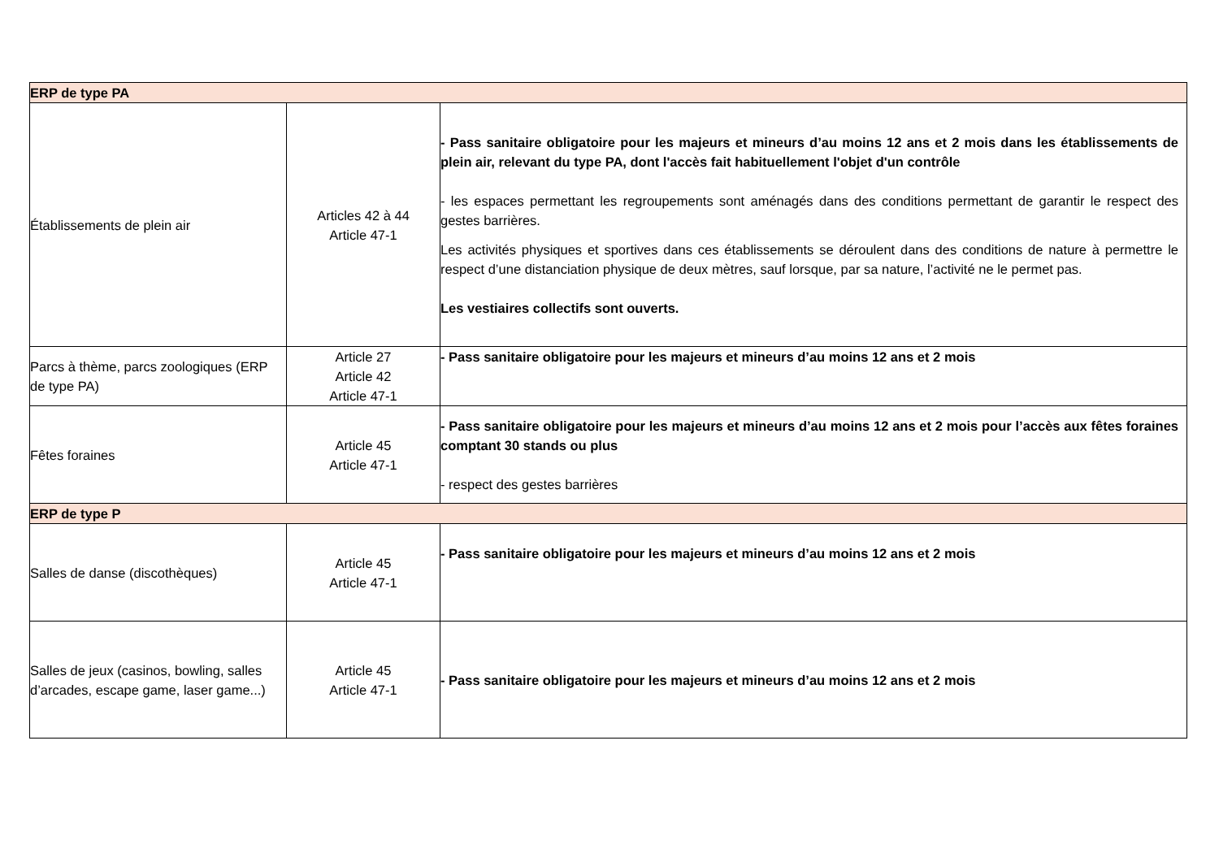| ERP de type PA | | |
| Établissements de plein air | Articles 42 à 44 Article 47-1 | - Pass sanitaire obligatoire pour les majeurs et mineurs d’au moins 12 ans et 2 mois dans les établissements de plein air, relevant du type PA, dont l'accès fait habituellement l'objet d'un contrôle - les espaces permettant les regroupements sont aménagés dans des conditions permettant de garantir le respect des gestes barrières. Les activités physiques et sportives dans ces établissements se déroulent dans des conditions de nature à permettre le respect d’une distanciation physique de deux mètres, sauf lorsque, par sa nature, l’activité ne le permet pas. Les vestiaires collectifs sont ouverts. |
| Parcs à thème, parcs zoologiques (ERP de type PA) | Article 27 Article 42 Article 47-1 | - Pass sanitaire obligatoire pour les majeurs et mineurs d’au moins 12 ans et 2 mois |
| Fêtes foraines | Article 45 Article 47-1 | - Pass sanitaire obligatoire pour les majeurs et mineurs d’au moins 12 ans et 2 mois pour l’accès aux fêtes foraines comptant 30 stands ou plus - respect des gestes barrières |
| ERP de type P | | |
| Salles de danse (discothèques) | Article 45 Article 47-1 | - Pass sanitaire obligatoire pour les majeurs et mineurs d’au moins 12 ans et 2 mois |
| Salles de jeux (casinos, bowling, salles d’arcades, escape game, laser game...) | Article 45 Article 47-1 | - Pass sanitaire obligatoire pour les majeurs et mineurs d’au moins 12 ans et 2 mois |